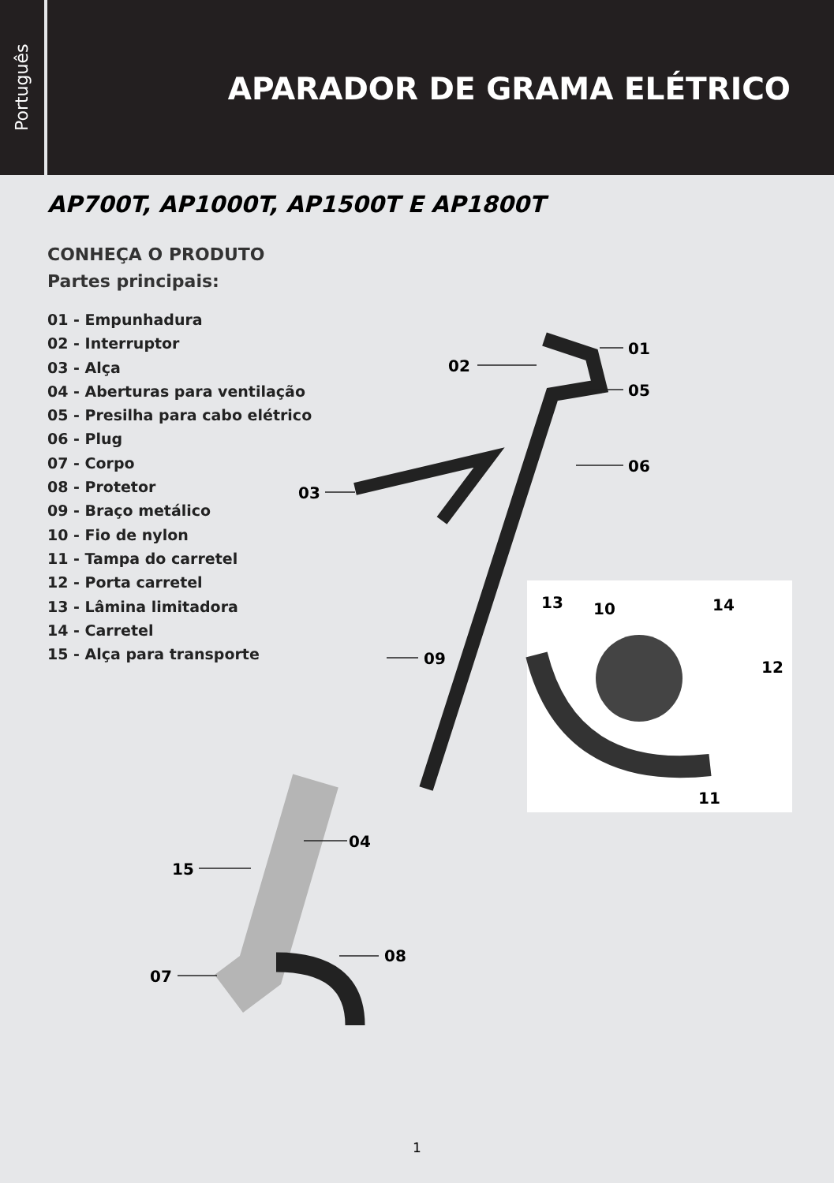Português
APARADOR DE GRAMA ELÉTRICO
AP700T, AP1000T, AP1500T E AP1800T
CONHEÇA O PRODUTO
Partes principais:
01 - Empunhadura
02 - Interruptor
03 - Alça
04 - Aberturas para ventilação
05 - Presilha para cabo elétrico
06 - Plug
07 - Corpo
08 - Protetor
09 - Braço metálico
10 - Fio de nylon
11 - Tampa do carretel
12 - Porta carretel
13 - Lâmina limitadora
14 - Carretel
15 - Alça para transporte
01
02
05
06
03
09
13 10 14
12
11
04
15
08
07
1